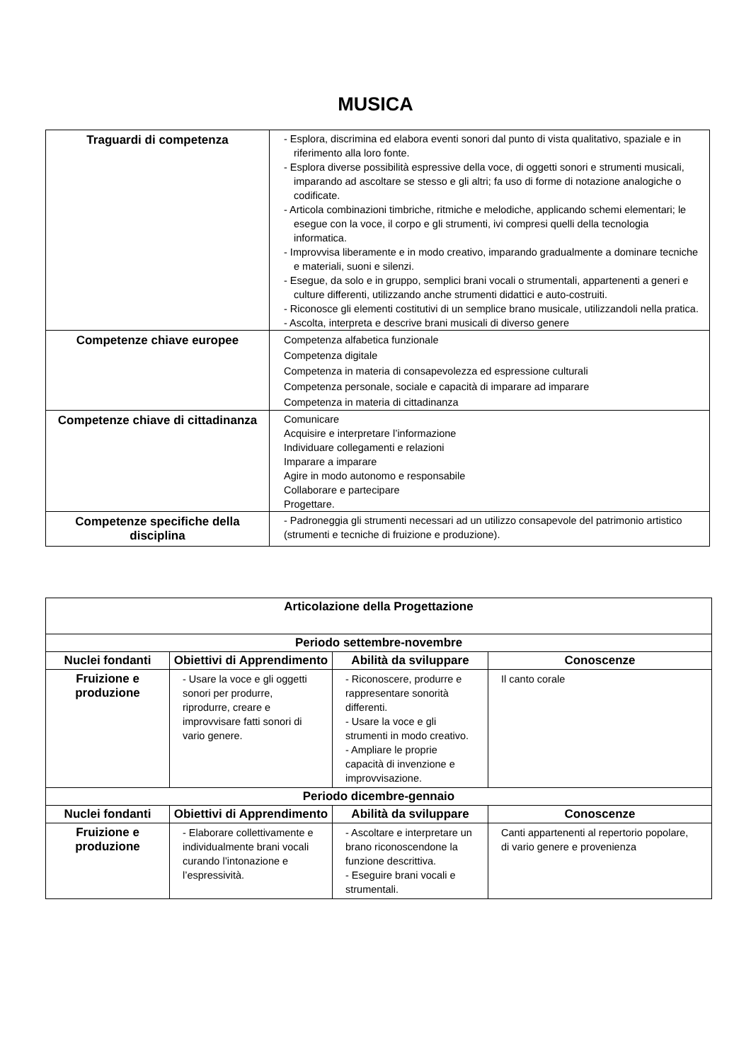MUSICA
| Traguardi di competenza | - Esplora, discrimina ed elabora eventi sonori dal punto di vista qualitativo, spaziale e in riferimento alla loro fonte. - Esplora diverse possibilità espressive della voce, di oggetti sonori e strumenti musicali, imparando ad ascoltare se stesso e gli altri; fa uso di forme di notazione analogiche o codificate. - Articola combinazioni timbriche, ritmiche e melodiche, applicando schemi elementari; le esegue con la voce, il corpo e gli strumenti, ivi compresi quelli della tecnologia informatica. - Improvvisa liberamente e in modo creativo, imparando gradualmente a dominare tecniche e materiali, suoni e silenzi. - Esegue, da solo e in gruppo, semplici brani vocali o strumentali, appartenenti a generi e culture differenti, utilizzando anche strumenti didattici e auto-costruiti. - Riconosce gli elementi costitutivi di un semplice brano musicale, utilizzandoli nella pratica. - Ascolta, interpreta e descrive brani musicali di diverso genere |
| Competenze chiave europee | Competenza alfabetica funzionale Competenza digitale Competenza in materia di consapevolezza ed espressione culturali Competenza personale, sociale e capacità di imparare ad imparare Competenza in materia di cittadinanza |
| Competenze chiave di cittadinanza | Comunicare Acquisire e interpretare l’informazione Individuare collegamenti e relazioni Imparare a imparare Agire in modo autonomo e responsabile Collaborare e partecipare Progettare. |
| Competenze specifiche della disciplina | - Padroneggia gli strumenti necessari ad un utilizzo consapevole del patrimonio artistico (strumenti e tecniche di fruizione e produzione). |
| Articolazione della Progettazione | | | |
| --- | --- | --- | --- |
| Periodo settembre-novembre | | | |
| Nuclei fondanti | Obiettivi di Apprendimento | Abilità da sviluppare | Conoscenze |
| Fruizione e produzione | - Usare la voce e gli oggetti sonori per produrre, riprodurre, creare e improvvisare fatti sonori di vario genere. | - Riconoscere, produrre e rappresentare sonorità differenti. - Usare la voce e gli strumenti in modo creativo. - Ampliare le proprie capacità di invenzione e improvvisazione. | Il canto corale |
| Periodo dicembre-gennaio | | | |
| Nuclei fondanti | Obiettivi di Apprendimento | Abilità da sviluppare | Conoscenze |
| Fruizione e produzione | - Elaborare collettivamente e individualmente brani vocali curando l’intonazione e l’espressività. | - Ascoltare e interpretare un brano riconoscendone la funzione descrittiva. - Eseguire brani vocali e strumentali. | Canti appartenenti al repertorio popolare, di vario genere e provenienza |